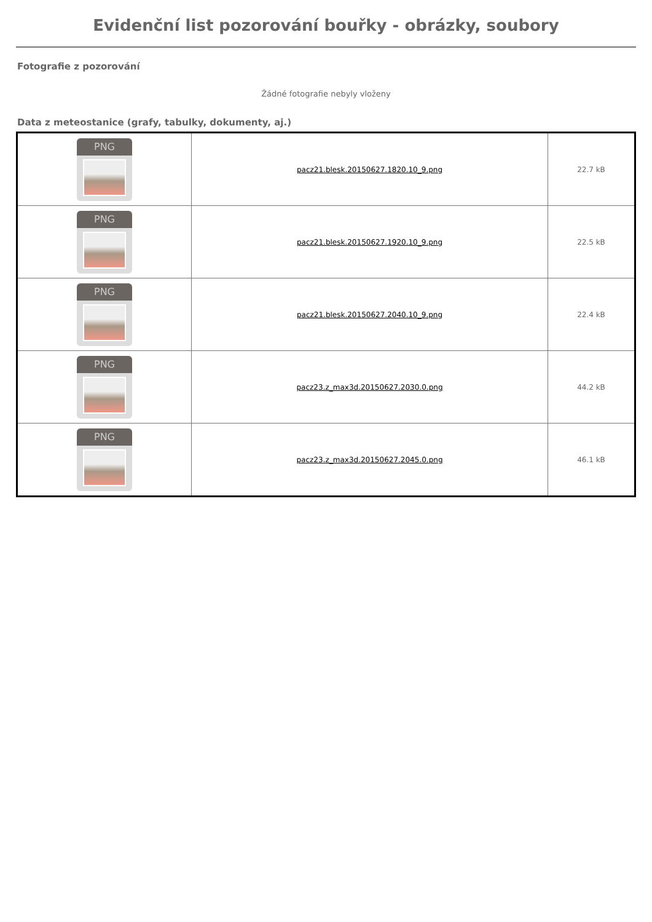Evidenční list pozorování bouřky - obrázky, soubory
Fotografie z pozorování
Žádné fotografie nebyly vloženy
Data z meteostanice (grafy, tabulky, dokumenty, aj.)
| PNG | pacz21.blesk.20150627.1820.10_9.png | 22.7 kB |
| PNG | pacz21.blesk.20150627.1920.10_9.png | 22.5 kB |
| PNG | pacz21.blesk.20150627.2040.10_9.png | 22.4 kB |
| PNG | pacz23.z_max3d.20150627.2030.0.png | 44.2 kB |
| PNG | pacz23.z_max3d.20150627.2045.0.png | 46.1 kB |